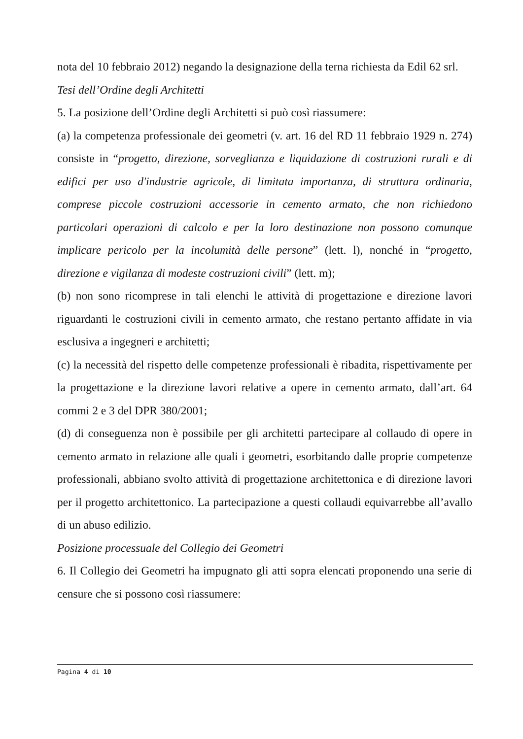nota del 10 febbraio 2012) negando la designazione della terna richiesta da Edil 62 srl.
Tesi dell’Ordine degli Architetti
5. La posizione dell’Ordine degli Architetti si può così riassumere:
(a) la competenza professionale dei geometri (v. art. 16 del RD 11 febbraio 1929 n. 274) consiste in “progetto, direzione, sorveglianza e liquidazione di costruzioni rurali e di edifici per uso d'industrie agricole, di limitata importanza, di struttura ordinaria, comprese piccole costruzioni accessorie in cemento armato, che non richiedono particolari operazioni di calcolo e per la loro destinazione non possono comunque implicare pericolo per la incolumità delle persone” (lett. l), nonché in “progetto, direzione e vigilanza di modeste costruzioni civili” (lett. m);
(b) non sono ricomprese in tali elenchi le attività di progettazione e direzione lavori riguardanti le costruzioni civili in cemento armato, che restano pertanto affidate in via esclusiva a ingegneri e architetti;
(c) la necessità del rispetto delle competenze professionali è ribadita, rispettivamente per la progettazione e la direzione lavori relative a opere in cemento armato, dall’art. 64 commi 2 e 3 del DPR 380/2001;
(d) di conseguenza non è possibile per gli architetti partecipare al collaudo di opere in cemento armato in relazione alle quali i geometri, esorbitando dalle proprie competenze professionali, abbiano svolto attività di progettazione architettonica e di direzione lavori per il progetto architettonico. La partecipazione a questi collaudi equivarrebbe all’avallo di un abuso edilizio.
Posizione processuale del Collegio dei Geometri
6. Il Collegio dei Geometri ha impugnato gli atti sopra elencati proponendo una serie di censure che si possono così riassumere:
Pagina 4 di 10